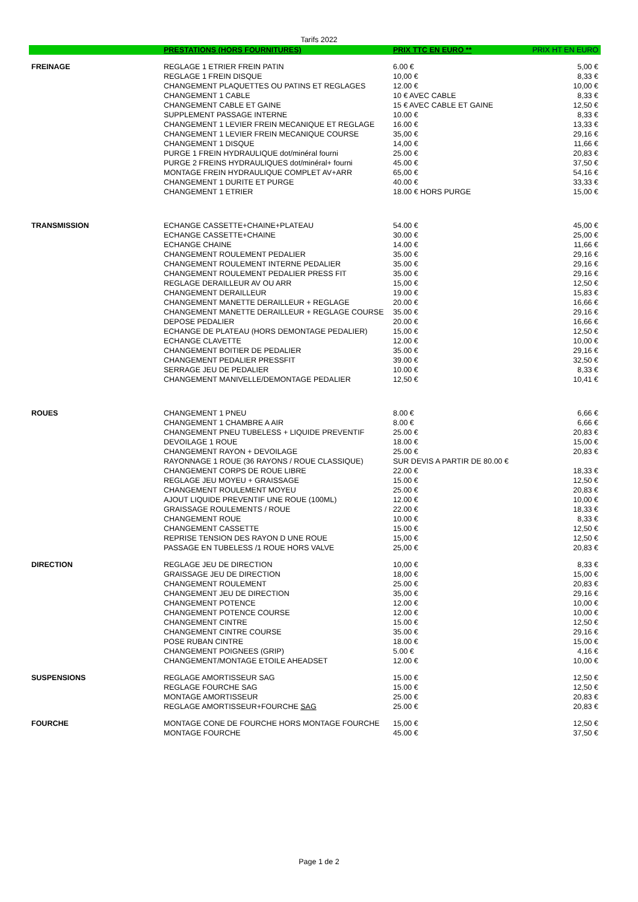Tarifs 2022
| | PRESTATIONS (HORS FOURNITURES) | PRIX TTC EN EURO ** | PRIX HT EN EURO |
| --- | --- | --- | --- |
| FREINAGE | REGLAGE 1 ETRIER FREIN PATIN | 6.00 € | 5,00 € |
| | REGLAGE 1 FREIN DISQUE | 10,00 € | 8,33 € |
| | CHANGEMENT PLAQUETTES OU PATINS ET REGLAGES | 12.00 € | 10,00 € |
| | CHANGEMENT 1 CABLE | 10 € AVEC CABLE | 8,33 € |
| | CHANGEMENT CABLE ET GAINE | 15 € AVEC CABLE ET GAINE | 12,50 € |
| | SUPPLEMENT PASSAGE INTERNE | 10.00 € | 8,33 € |
| | CHANGEMENT 1 LEVIER FREIN MECANIQUE ET REGLAGE | 16.00 € | 13,33 € |
| | CHANGEMENT 1 LEVIER FREIN MECANIQUE COURSE | 35,00 € | 29,16 € |
| | CHANGEMENT 1 DISQUE | 14,00 € | 11,66 € |
| | PURGE 1 FREIN HYDRAULIQUE dot/minéral fourni | 25.00 € | 20,83 € |
| | PURGE 2 FREINS HYDRAULIQUES dot/minéral+ fourni | 45.00 € | 37,50 € |
| | MONTAGE FREIN HYDRAULIQUE COMPLET AV+ARR | 65,00 € | 54,16 € |
| | CHANGEMENT 1 DURITE ET PURGE | 40.00 € | 33,33 € |
| | CHANGEMENT 1 ETRIER | 18.00 € HORS PURGE | 15,00 € |
| TRANSMISSION | ECHANGE CASSETTE+CHAINE+PLATEAU | 54.00 € | 45,00 € |
| | ECHANGE CASSETTE+CHAINE | 30.00 € | 25,00 € |
| | ECHANGE CHAINE | 14.00 € | 11,66 € |
| | CHANGEMENT ROULEMENT PEDALIER | 35.00 € | 29,16 € |
| | CHANGEMENT ROULEMENT INTERNE PEDALIER | 35.00 € | 29,16 € |
| | CHANGEMENT ROULEMENT PEDALIER PRESS FIT | 35.00 € | 29,16 € |
| | REGLAGE DERAILLEUR AV OU ARR | 15,00 € | 12,50 € |
| | CHANGEMENT DERAILLEUR | 19.00 € | 15,83 € |
| | CHANGEMENT MANETTE DERAILLEUR + REGLAGE | 20.00 € | 16,66 € |
| | CHANGEMENT MANETTE DERAILLEUR + REGLAGE COURSE | 35.00 € | 29,16 € |
| | DEPOSE PEDALIER | 20.00 € | 16,66 € |
| | ECHANGE DE PLATEAU (HORS DEMONTAGE PEDALIER) | 15,00 € | 12,50 € |
| | ECHANGE CLAVETTE | 12.00 € | 10,00 € |
| | CHANGEMENT BOITIER DE PEDALIER | 35.00 € | 29,16 € |
| | CHANGEMENT PEDALIER PRESSFIT | 39.00 € | 32,50 € |
| | SERRAGE JEU DE PEDALIER | 10.00 € | 8,33 € |
| | CHANGEMENT MANIVELLE/DEMONTAGE PEDALIER | 12,50 € | 10,41 € |
| ROUES | CHANGEMENT 1 PNEU | 8.00 € | 6,66 € |
| | CHANGEMENT 1 CHAMBRE A AIR | 8.00 € | 6,66 € |
| | CHANGEMENT PNEU TUBELESS + LIQUIDE PREVENTIF | 25.00 € | 20,83 € |
| | DEVOILAGE 1 ROUE | 18.00 € | 15,00 € |
| | CHANGEMENT RAYON + DEVOILAGE | 25.00 € | 20,83 € |
| | RAYONNAGE 1 ROUE (36 RAYONS / ROUE CLASSIQUE) | SUR DEVIS A PARTIR DE 80.00 € | |
| | CHANGEMENT CORPS DE ROUE LIBRE | 22.00 € | 18,33 € |
| | REGLAGE JEU MOYEU + GRAISSAGE | 15.00 € | 12,50 € |
| | CHANGEMENT ROULEMENT MOYEU | 25.00 € | 20,83 € |
| | AJOUT LIQUIDE PREVENTIF UNE ROUE (100ML) | 12.00 € | 10,00 € |
| | GRAISSAGE ROULEMENTS / ROUE | 22.00 € | 18,33 € |
| | CHANGEMENT ROUE | 10.00 € | 8,33 € |
| | CHANGEMENT CASSETTE | 15.00 € | 12,50 € |
| | REPRISE TENSION DES RAYON D UNE ROUE | 15,00 € | 12,50 € |
| | PASSAGE EN TUBELESS /1 ROUE HORS VALVE | 25,00 € | 20,83 € |
| DIRECTION | REGLAGE JEU DE DIRECTION | 10,00 € | 8,33 € |
| | GRAISSAGE JEU DE DIRECTION | 18,00 € | 15,00 € |
| | CHANGEMENT ROULEMENT | 25.00 € | 20,83 € |
| | CHANGEMENT JEU DE DIRECTION | 35,00 € | 29,16 € |
| | CHANGEMENT POTENCE | 12.00 € | 10,00 € |
| | CHANGEMENT POTENCE COURSE | 12.00 € | 10,00 € |
| | CHANGEMENT CINTRE | 15.00 € | 12,50 € |
| | CHANGEMENT CINTRE COURSE | 35.00 € | 29,16 € |
| | POSE RUBAN CINTRE | 18.00 € | 15,00 € |
| | CHANGEMENT POIGNEES (GRIP) | 5.00 € | 4,16 € |
| | CHANGEMENT/MONTAGE ETOILE AHEADSET | 12.00 € | 10,00 € |
| SUSPENSIONS | REGLAGE AMORTISSEUR SAG | 15.00 € | 12,50 € |
| | REGLAGE FOURCHE SAG | 15.00 € | 12,50 € |
| | MONTAGE AMORTISSEUR | 25.00 € | 20,83 € |
| | REGLAGE AMORTISSEUR+FOURCHE SAG | 25.00 € | 20,83 € |
| FOURCHE | MONTAGE CONE DE FOURCHE HORS MONTAGE FOURCHE | 15,00 € | 12,50 € |
| | MONTAGE FOURCHE | 45.00 € | 37,50 € |
Page 1 de 2